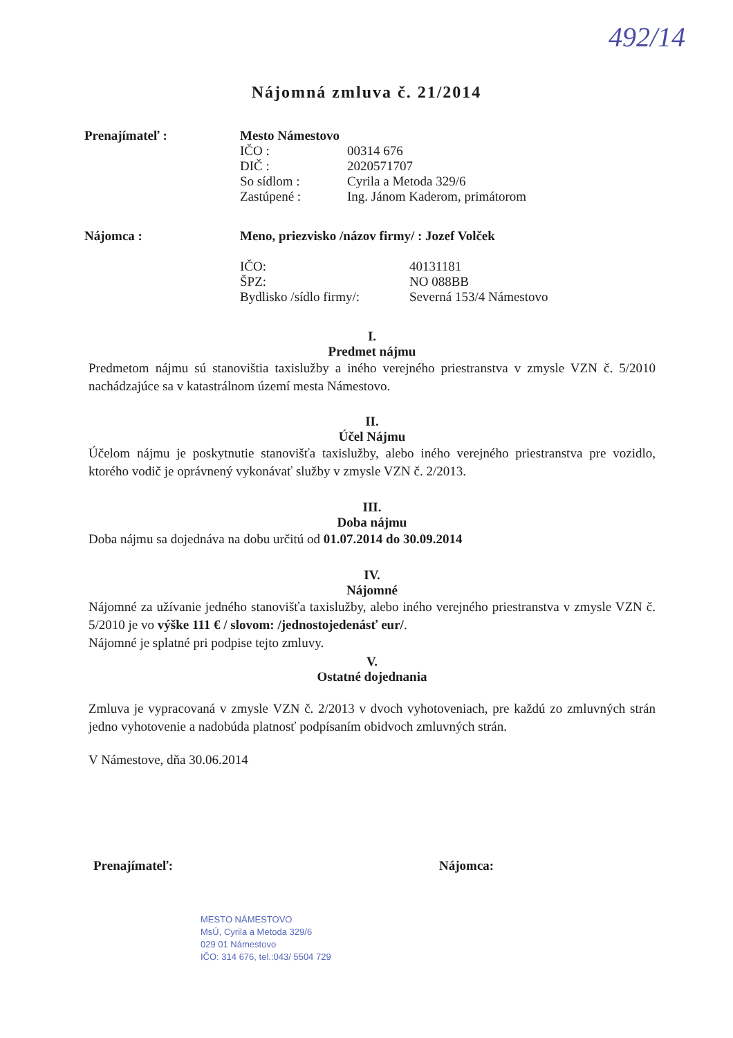492/14
Nájomná zmluva č. 21/2014
Prenajímateľ : Mesto Námestovo
IČO : 00314 676
DIČ : 2020571707
So sídlom : Cyrila a Metoda 329/6
Zastúpené : Ing. Jánom Kaderom, primátorom
Nájomca : Meno, priezvisko /názov firmy/ : Jozef Volček
IČO: 40131181
ŠPZ: NO 088BB
Bydlisko /sídlo firmy/: Severná 153/4 Námestovo
I.
Predmet nájmu
Predmetom nájmu sú stanovištia taxislužby a iného verejného priestranstva v zmysle VZN č. 5/2010 nachádzajúce sa v katastrálnom území mesta Námestovo.
II.
Účel Nájmu
Účelom nájmu je poskytnutie stanovišťa taxislužby, alebo iného verejného priestranstva pre vozidlo, ktorého vodič je oprávnený vykonávať služby v zmysle VZN č. 2/2013.
III.
Doba nájmu
Doba nájmu sa dojednáva na dobu určitú od 01.07.2014 do 30.09.2014
IV.
Nájomné
Nájomné za užívanie jedného stanovišťa taxislužby, alebo iného verejného priestranstva v zmysle VZN č. 5/2010 je vo výške 111 € / slovom: /jednostojedenásť eur/.
Nájomné je splatné pri podpise tejto zmluvy.
V.
Ostatné dojednania
Zmluva je vypracovaná v zmysle VZN č. 2/2013 v dvoch vyhotoveniach, pre každú zo zmluvných strán jedno vyhotovenie a nadobúda platnosť podpísaním obidvoch zmluvných strán.
V Námestove, dňa 30.06.2014
Prenajímateľ: Nájomca:
MESTO NÁMESTOVO
MsÚ, Cyrila a Metoda 329/6
029 01 Námestovo
IČO: 314 676, tel.:043/ 5504 729